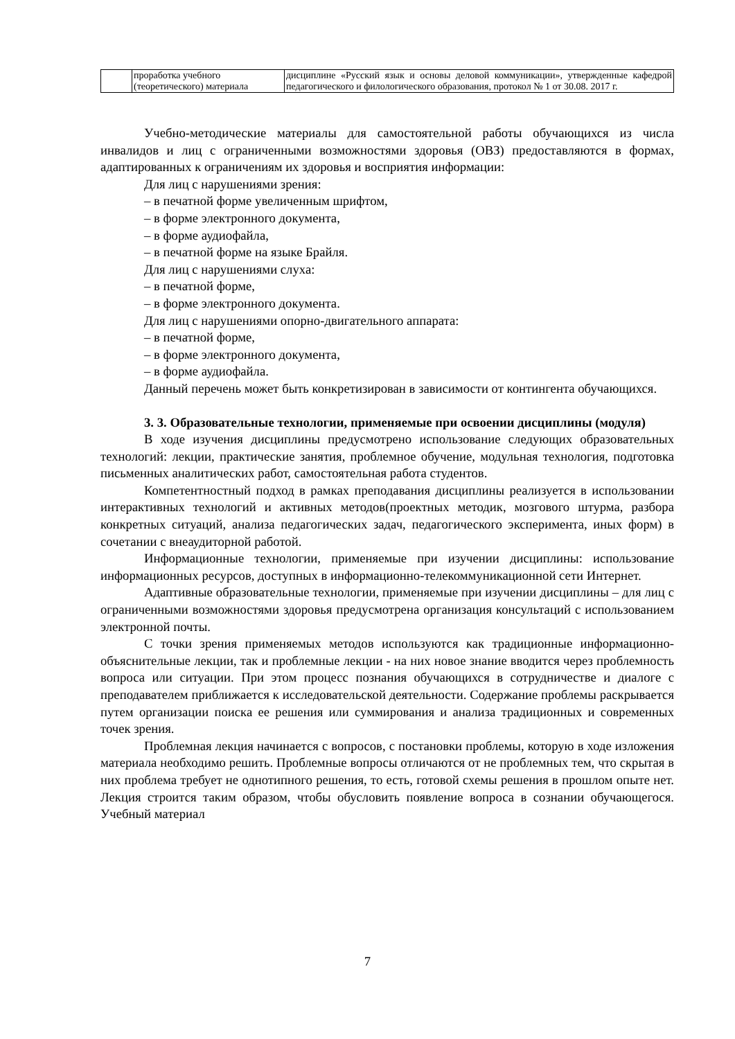| | проработка учебного (теоретического) материала | дисциплине «Русский язык и основы деловой коммуникации», утвержденные кафедрой педагогического и филологического образования, протокол № 1 от 30.08. 2017 г. |
Учебно-методические материалы для самостоятельной работы обучающихся из числа инвалидов и лиц с ограниченными возможностями здоровья (ОВЗ) предоставляются в формах, адаптированных к ограничениям их здоровья и восприятия информации:
Для лиц с нарушениями зрения:
– в печатной форме увеличенным шрифтом,
– в форме электронного документа,
– в форме аудиофайла,
– в печатной форме на языке Брайля.
Для лиц с нарушениями слуха:
– в печатной форме,
– в форме электронного документа.
Для лиц с нарушениями опорно-двигательного аппарата:
– в печатной форме,
– в форме электронного документа,
– в форме аудиофайла.
Данный перечень может быть конкретизирован в зависимости от контингента обучающихся.
3. 3. Образовательные технологии, применяемые при освоении дисциплины (модуля)
В ходе изучения дисциплины предусмотрено использование следующих образовательных технологий: лекции, практические занятия, проблемное обучение, модульная технология, подготовка письменных аналитических работ, самостоятельная работа студентов.
Компетентностный подход в рамках преподавания дисциплины реализуется в использовании интерактивных технологий и активных методов(проектных методик, мозгового штурма, разбора конкретных ситуаций, анализа педагогических задач, педагогического эксперимента, иных форм) в сочетании с внеаудиторной работой.
Информационные технологии, применяемые при изучении дисциплины: использование информационных ресурсов, доступных в информационно-телекоммуникационной сети Интернет.
Адаптивные образовательные технологии, применяемые при изучении дисциплины – для лиц с ограниченными возможностями здоровья предусмотрена организация консультаций с использованием электронной почты.
С точки зрения применяемых методов используются как традиционные информационно-объяснительные лекции, так и проблемные лекции - на них новое знание вводится через проблемность вопроса или ситуации. При этом процесс познания обучающихся в сотрудничестве и диалоге с преподавателем приближается к исследовательской деятельности. Содержание проблемы раскрывается путем организации поиска ее решения или суммирования и анализа традиционных и современных точек зрения.
Проблемная лекция начинается с вопросов, с постановки проблемы, которую в ходе изложения материала необходимо решить. Проблемные вопросы отличаются от не проблемных тем, что скрытая в них проблема требует не однотипного решения, то есть, готовой схемы решения в прошлом опыте нет. Лекция строится таким образом, чтобы обусловить появление вопроса в сознании обучающегося. Учебный материал
7